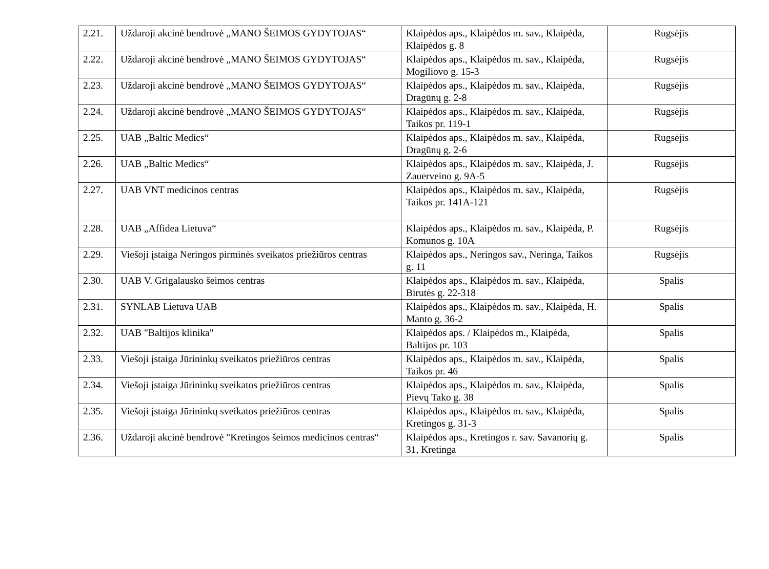| 2.21. | Uždaroji akcinė bendrovė „MANO ŠEIMOS GYDYTOJAS“ | Klaipėdos aps., Klaipėdos m. sav., Klaipėda, Klaipėdos g. 8 | Rugsėjis |
| 2.22. | Uždaroji akcinė bendrovė „MANO ŠEIMOS GYDYTOJAS“ | Klaipėdos aps., Klaipėdos m. sav., Klaipėda, Mogiliovo g. 15-3 | Rugsėjis |
| 2.23. | Uždaroji akcinė bendrovė „MANO ŠEIMOS GYDYTOJAS“ | Klaipėdos aps., Klaipėdos m. sav., Klaipėda, Dragūnų g. 2-8 | Rugsėjis |
| 2.24. | Uždaroji akcinė bendrovė „MANO ŠEIMOS GYDYTOJAS“ | Klaipėdos aps., Klaipėdos m. sav., Klaipėda, Taikos pr. 119-1 | Rugsėjis |
| 2.25. | UAB „Baltic Medics“ | Klaipėdos aps., Klaipėdos m. sav., Klaipėda, Dragūnų g. 2-6 | Rugsėjis |
| 2.26. | UAB „Baltic Medics“ | Klaipėdos aps., Klaipėdos m. sav., Klaipėda, J. Zauerveino g. 9A-5 | Rugsėjis |
| 2.27. | UAB VNT medicinos centras | Klaipėdos aps., Klaipėdos m. sav., Klaipėda, Taikos pr. 141A-121 | Rugsėjis |
| 2.28. | UAB „Affidea Lietuva“ | Klaipėdos aps., Klaipėdos m. sav., Klaipėda, P. Komunos g. 10A | Rugsėjis |
| 2.29. | Viešoji įstaiga Neringos pirminės sveikatos priežiūros centras | Klaipėdos aps., Neringos sav., Neringa, Taikos g. 11 | Rugsėjis |
| 2.30. | UAB V. Grigalausko šeimos centras | Klaipėdos aps., Klaipėdos m. sav., Klaipėda, Birutės g. 22-318 | Spalis |
| 2.31. | SYNLAB Lietuva UAB | Klaipėdos aps., Klaipėdos m. sav., Klaipėda, H. Manto g. 36-2 | Spalis |
| 2.32. | UAB "Baltijos klinika" | Klaipėdos aps. / Klaipėdos m., Klaipėda, Baltijos pr. 103 | Spalis |
| 2.33. | Viešoji įstaiga Jūrininkų sveikatos priežiūros centras | Klaipėdos aps., Klaipėdos m. sav., Klaipėda, Taikos pr. 46 | Spalis |
| 2.34. | Viešoji įstaiga Jūrininkų sveikatos priežiūros centras | Klaipėdos aps., Klaipėdos m. sav., Klaipėda, Pievų Tako g. 38 | Spalis |
| 2.35. | Viešoji įstaiga Jūrininkų sveikatos priežiūros centras | Klaipėdos aps., Klaipėdos m. sav., Klaipėda, Kretingos g. 31-3 | Spalis |
| 2.36. | Uždaroji akcinė bendrovė "Kretingos šeimos medicinos centras“ | Klaipėdos aps., Kretingos r. sav. Savanorių g. 31, Kretinga | Spalis |